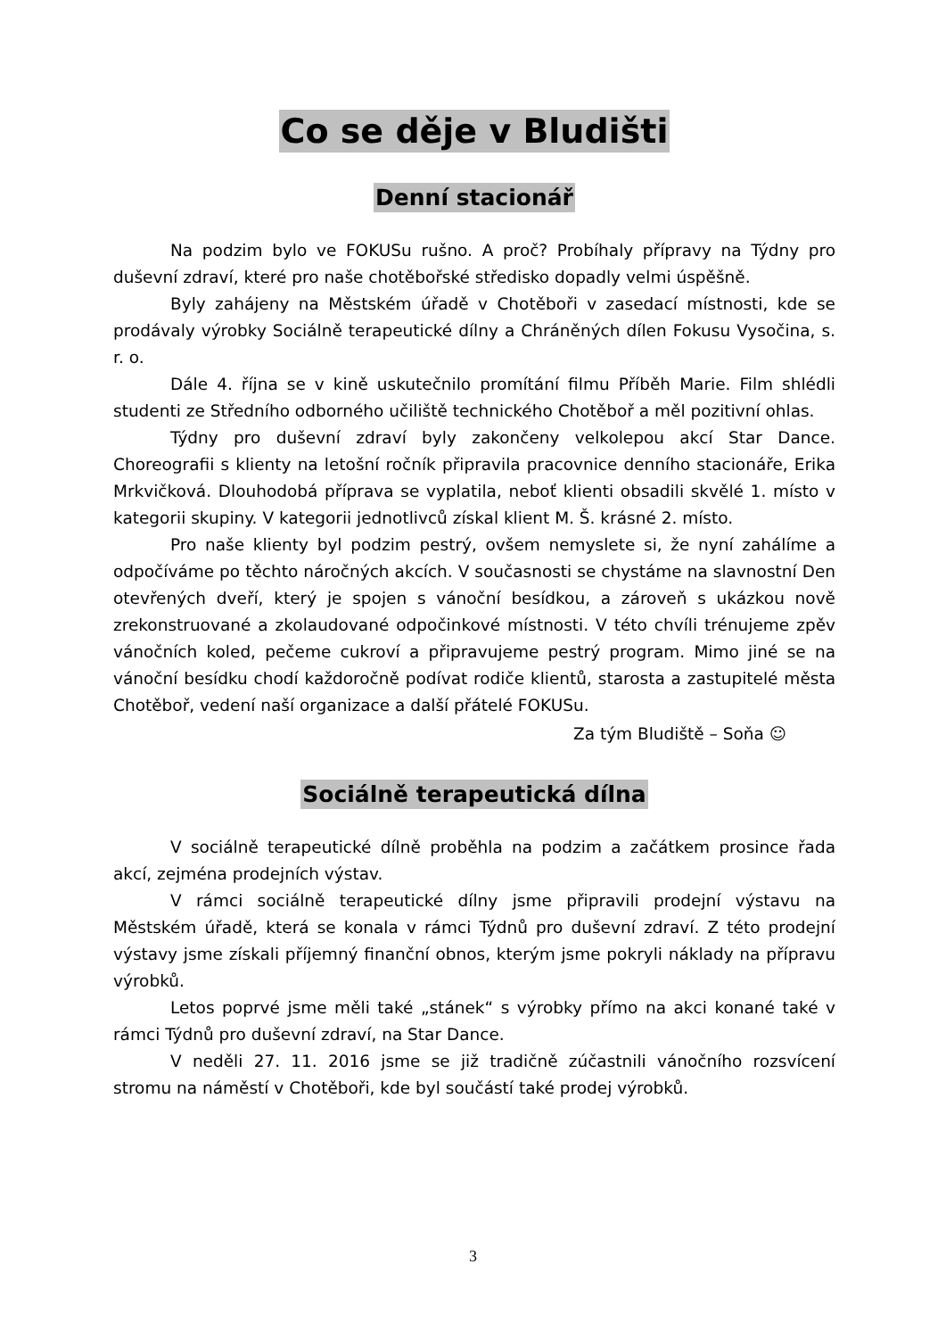Co se děje v Bludišti
Denní stacionář
Na podzim bylo ve FOKUSu rušno. A proč? Probíhaly přípravy na Týdny pro duševní zdraví, které pro naše chotěbořské středisko dopadly velmi úspěšně.
Byly zahájeny na Městském úřadě v Chotěboři v zasedací místnosti, kde se prodávaly výrobky Sociálně terapeutické dílny a Chráněných dílen Fokusu Vysočina, s. r. o.
Dále 4. října se v kině uskutečnilo promítání filmu Příběh Marie. Film shlédli studenti ze Středního odborného učiliště technického Chotěboř a měl pozitivní ohlas.
Týdny pro duševní zdraví byly zakončeny velkolepou akcí Star Dance. Choreografii s klienty na letošní ročník připravila pracovnice denního stacionáře, Erika Mrkvičková. Dlouhodobá příprava se vyplatila, neboť klienti obsadili skvělé 1. místo v kategorii skupiny. V kategorii jednotlivců získal klient M. Š. krásné 2. místo.
Pro naše klienty byl podzim pestrý, ovšem nemyslete si, že nyní zahálíme a odpočíváme po těchto náročných akcích. V současnosti se chystáme na slavnostní Den otevřených dveří, který je spojen s vánoční besídkou, a zároveň s ukázkou nově zrekonstruované a zkolaudované odpočinkové místnosti. V této chvíli trénujeme zpěv vánočních koled, pečeme cukroví a připravujeme pestrý program. Mimo jiné se na vánoční besídku chodí každoročně podívat rodiče klientů, starosta a zastupitelé města Chotěboř, vedení naší organizace a další přátelé FOKUSu.
Za tým Bludiště – Soňa ☺
Sociálně terapeutická dílna
V sociálně terapeutické dílně proběhla na podzim a začátkem prosince řada akcí, zejména prodejních výstav.
V rámci sociálně terapeutické dílny jsme připravili prodejní výstavu na Městském úřadě, která se konala v rámci Týdnů pro duševní zdraví. Z této prodejní výstavy jsme získali příjemný finanční obnos, kterým jsme pokryli náklady na přípravu výrobků.
Letos poprvé jsme měli také „stánek“ s výrobky přímo na akci konané také v rámci Týdnů pro duševní zdraví, na Star Dance.
V neděli 27. 11. 2016 jsme se již tradičně zúčastnili vánočního rozsvícení stromu na náměstí v Chotěboři, kde byl součástí také prodej výrobků.
3